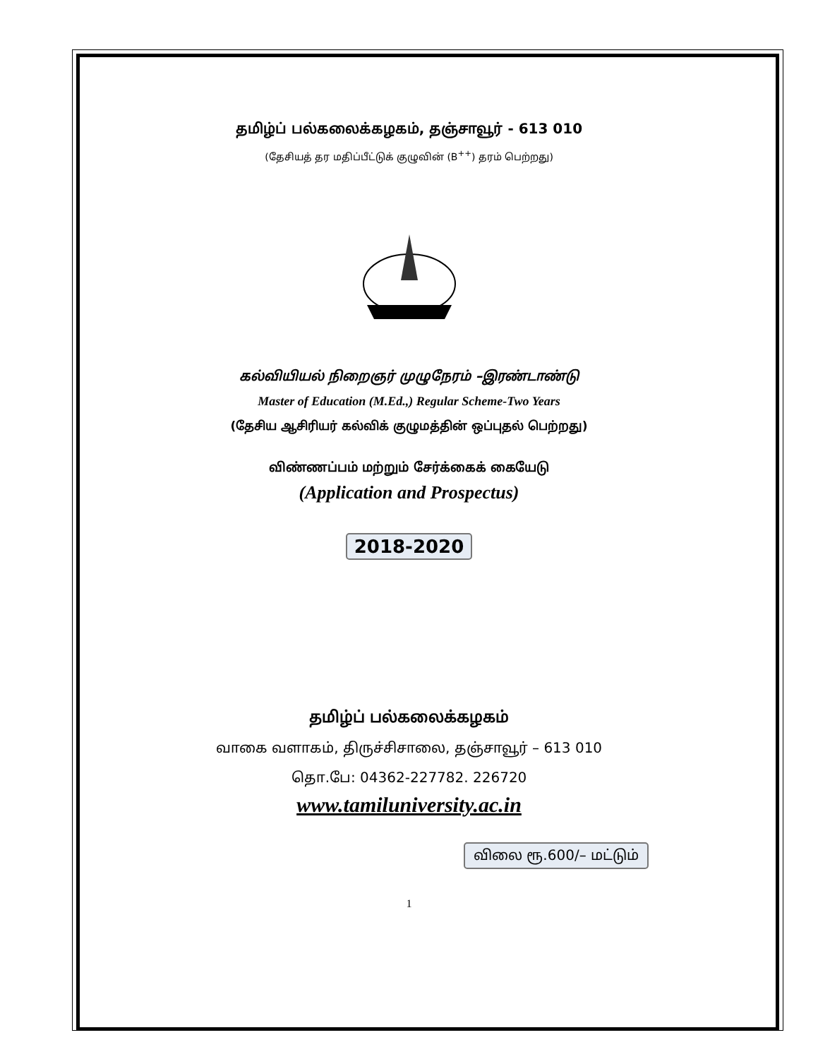தமிழ்ப் பல்கலைக்கழகம், தஞ்சாவூர் - 613 010
(தேசியத் தர மதிப்பீட்டுக் குழுவின் (B<sup>++</sup>) தரம் பெற்றது)
கல்வியியல் நிறைஞர் முழுநேரம் –இரண்டாண்டு
Master of Education (M.Ed.,) Regular Scheme-Two Years
(தேசிய ஆசிரியர் கல்விக் குழுமத்தின் ஒப்புதல் பெற்றது)
விண்ணப்பம் மற்றும் சேர்க்கைக் கையேடு
(Application and Prospectus)
2018-2020
தமிழ்ப் பல்கலைக்கழகம்
வாகை வளாகம், திருச்சிசாலை, தஞ்சாவூர் – 613 010
தொ.பே: 04362-227782. 226720
www.tamiluniversity.ac.in
விலை ரூ.600/– மட்டும்
1